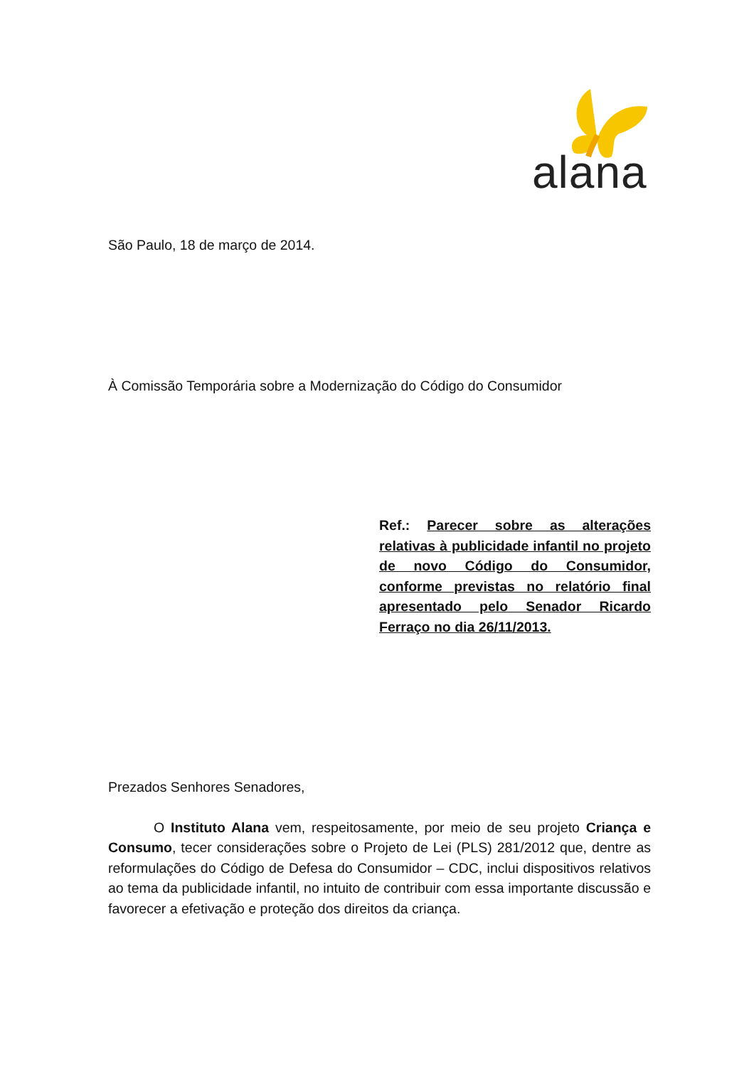alana
São Paulo, 18 de março de 2014.
À Comissão Temporária sobre a Modernização do Código do Consumidor
Ref.: Parecer sobre as alterações relativas à publicidade infantil no projeto de novo Código do Consumidor, conforme previstas no relatório final apresentado pelo Senador Ricardo Ferraço no dia 26/11/2013.
Prezados Senhores Senadores,
O Instituto Alana vem, respeitosamente, por meio de seu projeto Criança e Consumo, tecer considerações sobre o Projeto de Lei (PLS) 281/2012 que, dentre as reformulações do Código de Defesa do Consumidor – CDC, inclui dispositivos relativos ao tema da publicidade infantil, no intuito de contribuir com essa importante discussão e favorecer a efetivação e proteção dos direitos da criança.